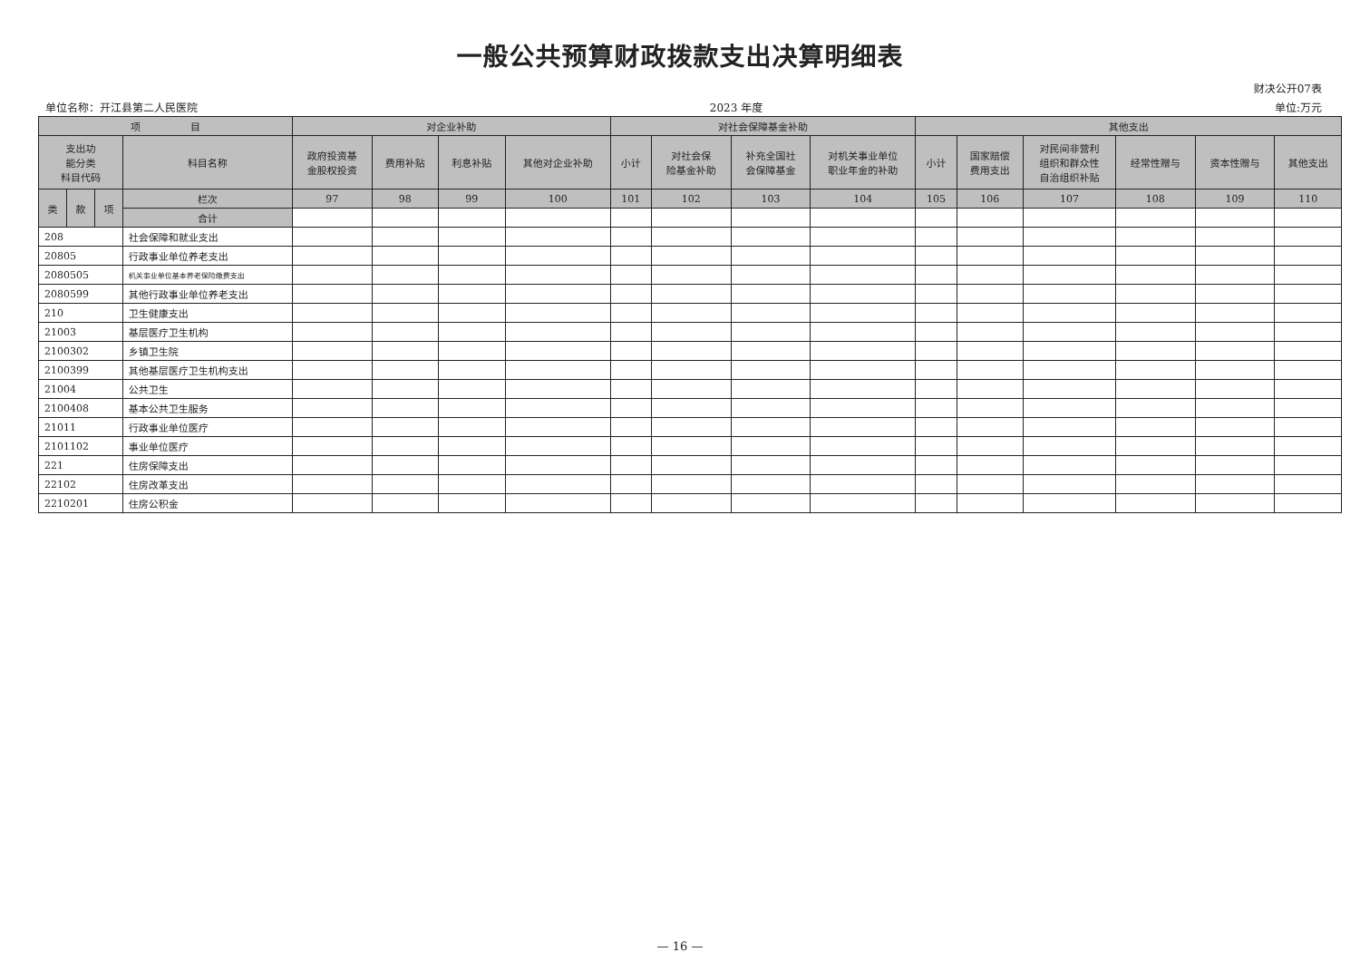一般公共预算财政拨款支出决算明细表
财决公开07表
单位名称：开江县第二人民医院 2023 年度 单位:万元
| 项 目 | | | | 对企业补助 | | | | 对社会保障基金补助 | | | | 其他支出 | | | | | |
| --- | --- | --- | --- | --- | --- | --- | --- | --- | --- | --- | --- | --- | --- | --- | --- | --- | --- |
| 支出功 能分类 科目代码 | | | 科目名称 | 政府投资基 金股权投资 | 费用补贴 | 利息补贴 | 其他对企业补助 | 小计 | 对社会保 险基金补助 | 补充全国社 会保障基金 | 对机关事业单位 职业年金的补助 | 小计 | 国家赔偿 费用支出 | 对民间非营利 组织和群众性 自治组织补贴 | 经常性赠与 | 资本性赠与 | 其他支出 |
| 类 | 款 | 项 | 栏次 | 97 | 98 | 99 | 100 | 101 | 102 | 103 | 104 | 105 | 106 | 107 | 108 | 109 | 110 |
| | | | 合计 | | | | | | | | | | | | | | |
| 208 | | | 社会保障和就业支出 | | | | | | | | | | | | | | |
| 20805 | | | 行政事业单位养老支出 | | | | | | | | | | | | | | |
| 2080505 | | | 机关事业单位基本养老保险缴费支出 | | | | | | | | | | | | | | |
| 2080599 | | | 其他行政事业单位养老支出 | | | | | | | | | | | | | | |
| 210 | | | 卫生健康支出 | | | | | | | | | | | | | | |
| 21003 | | | 基层医疗卫生机构 | | | | | | | | | | | | | | |
| 2100302 | | | 乡镇卫生院 | | | | | | | | | | | | | | |
| 2100399 | | | 其他基层医疗卫生机构支出 | | | | | | | | | | | | | | |
| 21004 | | | 公共卫生 | | | | | | | | | | | | | | |
| 2100408 | | | 基本公共卫生服务 | | | | | | | | | | | | | | |
| 21011 | | | 行政事业单位医疗 | | | | | | | | | | | | | | |
| 2101102 | | | 事业单位医疗 | | | | | | | | | | | | | | |
| 221 | | | 住房保障支出 | | | | | | | | | | | | | | |
| 22102 | | | 住房改革支出 | | | | | | | | | | | | | | |
| 2210201 | | | 住房公积金 | | | | | | | | | | | | | | |
— 16 —